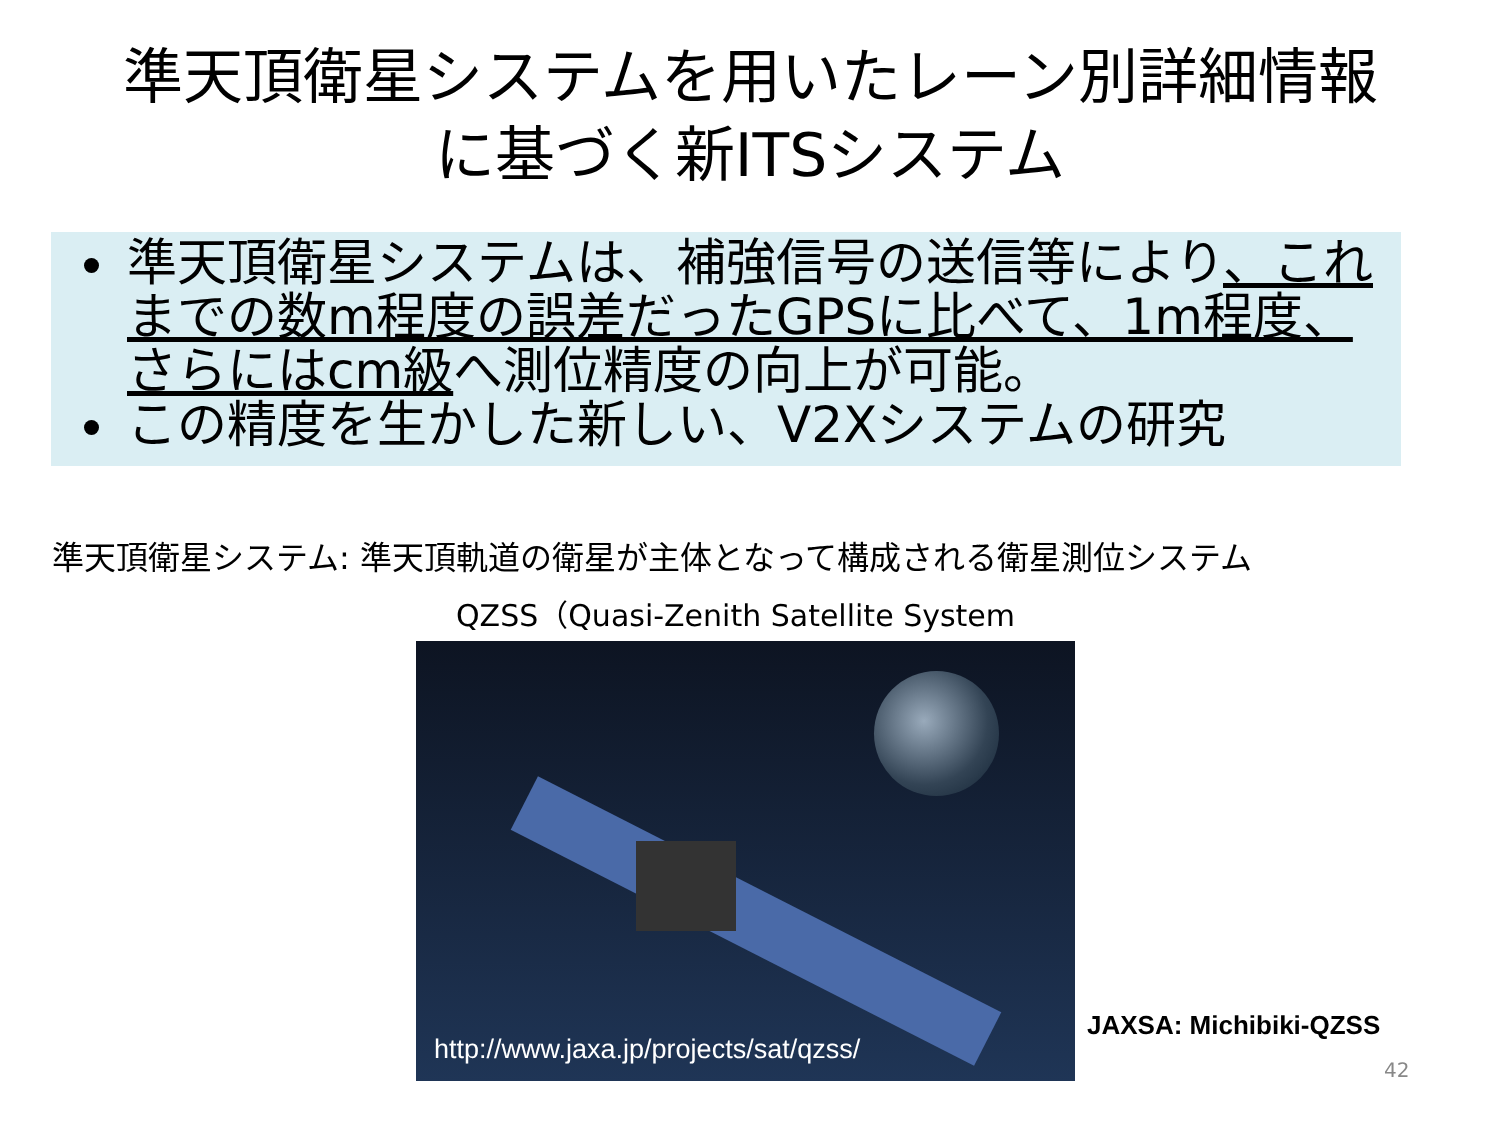準天頂衛星システムを用いたレーン別詳細情報
に基づく新ITSシステム
準天頂衛星システムは、補強信号の送信等により、これまでの数m程度の誤差だったGPSに比べて、1m程度、さらにはcm級へ測位精度の向上が可能。
この精度を生かした新しい、V2Xシステムの研究
準天頂衛星システム: 準天頂軌道の衛星が主体となって構成される衛星測位システム
QZSS（Quasi-Zenith Satellite System
http://www.jaxa.jp/projects/sat/qzss/
JAXSA: Michibiki-QZSS
42